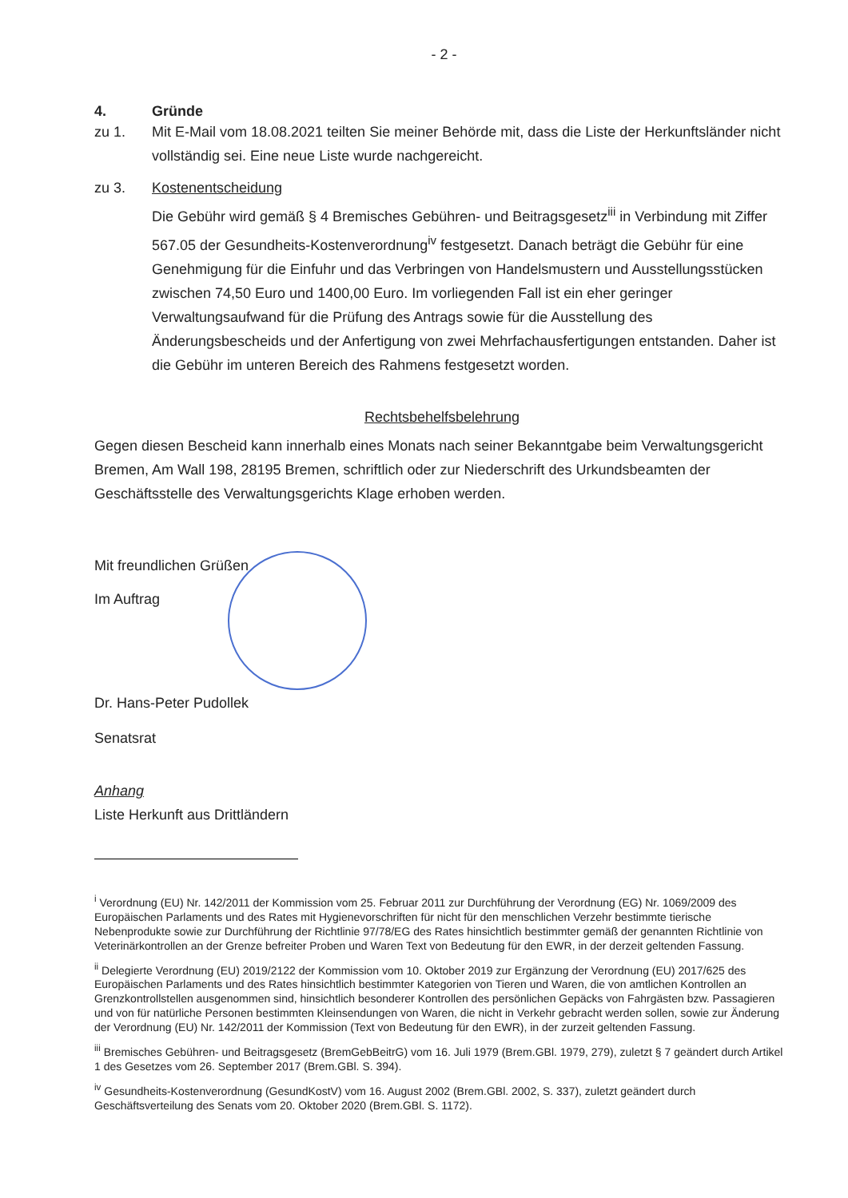- 2 -
4. Gründe
zu 1. Mit E-Mail vom 18.08.2021 teilten Sie meiner Behörde mit, dass die Liste der Herkunftslän­der nicht vollständig sei. Eine neue Liste wurde nachgereicht.
zu 3. Kostenentscheidung
Die Gebühr wird gemäß § 4 Bremisches Gebühren- und Beitragsgesetz<sup>iii</sup> in Verbindung mit Ziffer 567.05 der Gesundheits-Kostenverordnung<sup>iv</sup> festgesetzt. Danach beträgt die Gebühr für eine Genehmigung für die Einfuhr und das Verbringen von Handelsmustern und Aus­stellungsstücken zwischen 74,50 Euro und 1400,00 Euro. Im vorliegenden Fall ist ein eher geringer Verwaltungsaufwand für die Prüfung des Antrags sowie für die Ausstellung des Änderungsbescheids und der Anfertigung von zwei Mehrfachausfertigungen entstanden. Daher ist die Gebühr im unteren Bereich des Rahmens festgesetzt worden.
Rechtsbehelfsbelehrung
Gegen diesen Bescheid kann innerhalb eines Monats nach seiner Bekanntgabe beim Verwaltungs­gericht Bremen, Am Wall 198, 28195 Bremen, schriftlich oder zur Niederschrift des Urkundsbeamten der Geschäftsstelle des Verwaltungsgerichts Klage erhoben werden.
Mit freundlichen Grüßen
Im Auftrag
Dr. Hans-Peter Pudollek
Senatsrat
Anhang
Liste Herkunft aus Drittländern
<sup>i</sup> Verordnung (EU) Nr. 142/2011 der Kommission vom 25. Februar 2011 zur Durchführung der Verordnung (EG) Nr. 1069/2009 des Europäischen Parlaments und des Rates mit Hygienevorschriften für nicht für den menschlichen Verzehr bestimmte tierische Nebenprodukte sowie zur Durchführung der Richtlinie 97/78/EG des Rates hinsichtlich bestimmter ge­mäß der genannten Richtlinie von Veterinärkontrollen an der Grenze befreiter Proben und Waren Text von Bedeutung für den EWR, in der derzeit geltenden Fassung.
<sup>ii</sup> Delegierte Verordnung (EU) 2019/2122 der Kommission vom 10. Oktober 2019 zur Ergänzung der Verordnung (EU) 2017/625 des Europäischen Parlaments und des Rates hinsichtlich bestimmter Kategorien von Tieren und Waren, die von amtlichen Kontrollen an Grenzkontrollstellen ausgenommen sind, hinsichtlich besonderer Kontrollen des persönlichen Ge­päcks von Fahrgästen bzw. Passagieren und von für natürliche Personen bestimmten Kleinsendungen von Waren, die nicht in Verkehr gebracht werden sollen, sowie zur Änderung der Verordnung (EU) Nr. 142/2011 der Kommission (Text von Bedeutung für den EWR), in der zurzeit geltenden Fassung.
<sup>iii</sup> Bremisches Gebühren- und Beitragsgesetz (BremGebBeitrG) vom 16. Juli 1979 (Brem.GBl. 1979, 279), zuletzt § 7 geän­dert durch Artikel 1 des Gesetzes vom 26. September 2017 (Brem.GBl. S. 394).
<sup>iv</sup> Gesundheits-Kostenverordnung (GesundKostV) vom 16. August 2002 (Brem.GBl. 2002, S. 337), zuletzt geändert durch Geschäftsverteilung des Senats vom 20. Oktober 2020 (Brem.GBl. S. 1172).